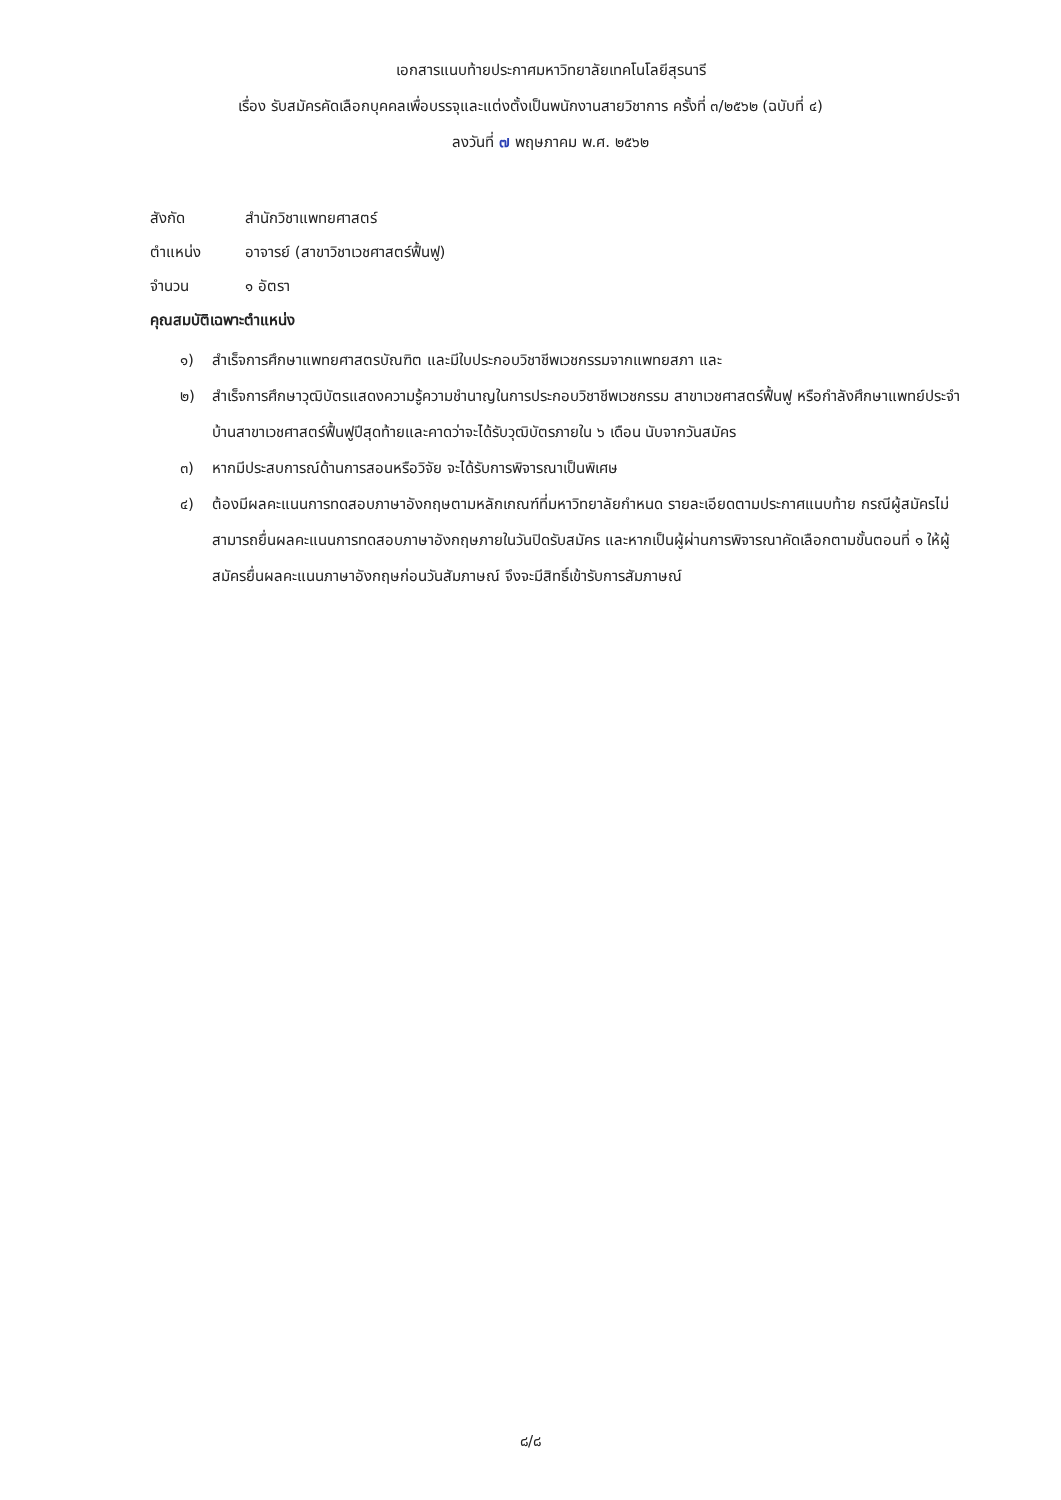เอกสารแนบท้ายประกาศมหาวิทยาลัยเทคโนโลยีสุรนารี
เรื่อง รับสมัครคัดเลือกบุคคลเพื่อบรรจุและแต่งตั้งเป็นพนักงานสายวิชาการ ครั้งที่ ๓/๒๕๖๒ (ฉบับที่ ๔)
ลงวันที่ ๗ พฤษภาคม พ.ศ. ๒๕๖๒
สังกัด สำนักวิชาแพทยศาสตร์
ตำแหน่ง อาจารย์ (สาขาวิชาเวชศาสตร์ฟื้นฟู)
จำนวน ๑ อัตรา
คุณสมบัติเฉพาะตำแหน่ง
๑) สำเร็จการศึกษาแพทยศาสตรบัณฑิต และมีใบประกอบวิชาชีพเวชกรรมจากแพทยสภา และ
๒) สำเร็จการศึกษาวุฒิบัตรแสดงความรู้ความชำนาญในการประกอบวิชาชีพเวชกรรม สาขาเวชศาสตร์ฟื้นฟู หรือกำลังศึกษาแพทย์ประจำบ้านสาขาเวชศาสตร์ฟื้นฟูปีสุดท้ายและคาดว่าจะได้รับวุฒิบัตรภายใน ๖ เดือน นับจากวันสมัคร
๓) หากมีประสบการณ์ด้านการสอนหรือวิจัย จะได้รับการพิจารณาเป็นพิเศษ
๔) ต้องมีผลคะแนนการทดสอบภาษาอังกฤษตามหลักเกณฑ์ที่มหาวิทยาลัยกำหนด รายละเอียดตามประกาศแนบท้าย กรณีผู้สมัครไม่สามารถยื่นผลคะแนนการทดสอบภาษาอังกฤษภายในวันปิดรับสมัคร และหากเป็นผู้ผ่านการพิจารณาคัดเลือกตามขั้นตอนที่ ๑ ให้ผู้สมัครยื่นผลคะแนนภาษาอังกฤษก่อนวันสัมภาษณ์ จึงจะมีสิทธิ์เข้ารับการสัมภาษณ์
๘/๘